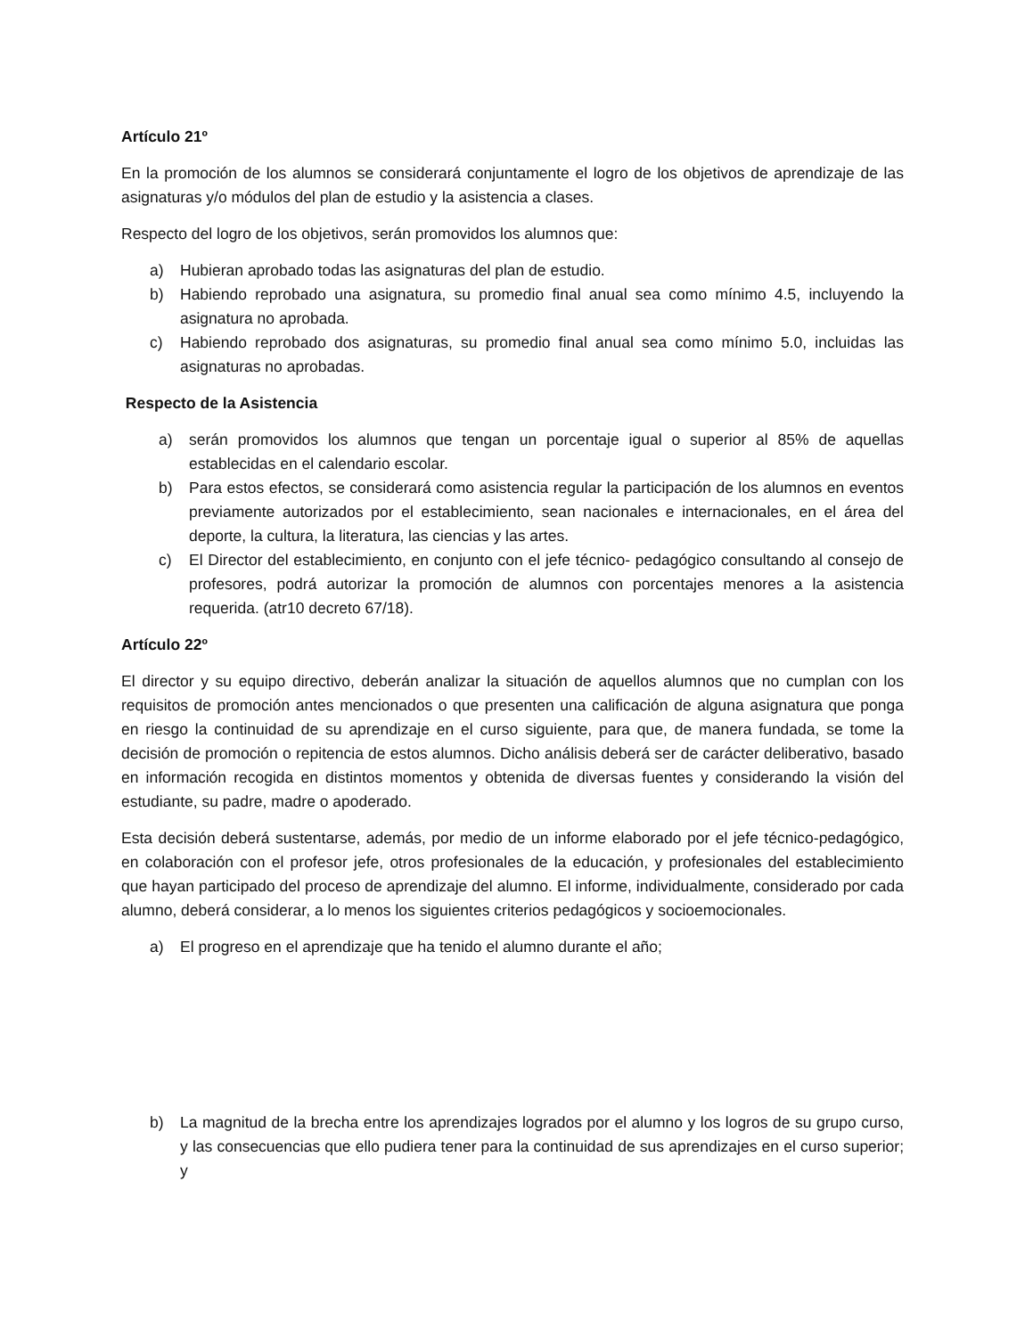Artículo 21º
En la promoción de los alumnos se considerará conjuntamente el logro de los objetivos de aprendizaje de las asignaturas y/o módulos del plan de estudio y la asistencia a clases.
Respecto del logro de los objetivos, serán promovidos los alumnos que:
a) Hubieran aprobado todas las asignaturas del plan de estudio.
b) Habiendo reprobado una asignatura, su promedio final anual sea como mínimo 4.5, incluyendo la asignatura no aprobada.
c) Habiendo reprobado dos asignaturas, su promedio final anual sea como mínimo 5.0, incluidas las asignaturas no aprobadas.
Respecto de la Asistencia
a) serán promovidos los alumnos que tengan un porcentaje igual o superior al 85% de aquellas establecidas en el calendario escolar.
b) Para estos efectos, se considerará como asistencia regular la participación de los alumnos en eventos previamente autorizados por el establecimiento, sean nacionales e internacionales, en el área del deporte, la cultura, la literatura, las ciencias y las artes.
c) El Director del establecimiento, en conjunto con el jefe técnico- pedagógico consultando al consejo de profesores, podrá autorizar la promoción de alumnos con porcentajes menores a la asistencia requerida. (atr10 decreto 67/18).
Artículo 22º
El director y su equipo directivo, deberán analizar la situación de aquellos alumnos que no cumplan con los requisitos de promoción antes mencionados o que presenten una calificación de alguna asignatura que ponga en riesgo la continuidad de su aprendizaje en el curso siguiente, para que, de manera fundada, se tome la decisión de promoción o repitencia de estos alumnos. Dicho análisis deberá ser de carácter deliberativo, basado en información recogida en distintos momentos y obtenida de diversas fuentes y considerando la visión del estudiante, su padre, madre o apoderado.
Esta decisión deberá sustentarse, además, por medio de un informe elaborado por el jefe técnico-pedagógico, en colaboración con el profesor jefe, otros profesionales de la educación, y profesionales del establecimiento que hayan participado del proceso de aprendizaje del alumno. El informe, individualmente, considerado por cada alumno, deberá considerar, a lo menos los siguientes criterios pedagógicos y socioemocionales.
a) El progreso en el aprendizaje que ha tenido el alumno durante el año;
b) La magnitud de la brecha entre los aprendizajes logrados por el alumno y los logros de su grupo curso, y las consecuencias que ello pudiera tener para la continuidad de sus aprendizajes en el curso superior; y